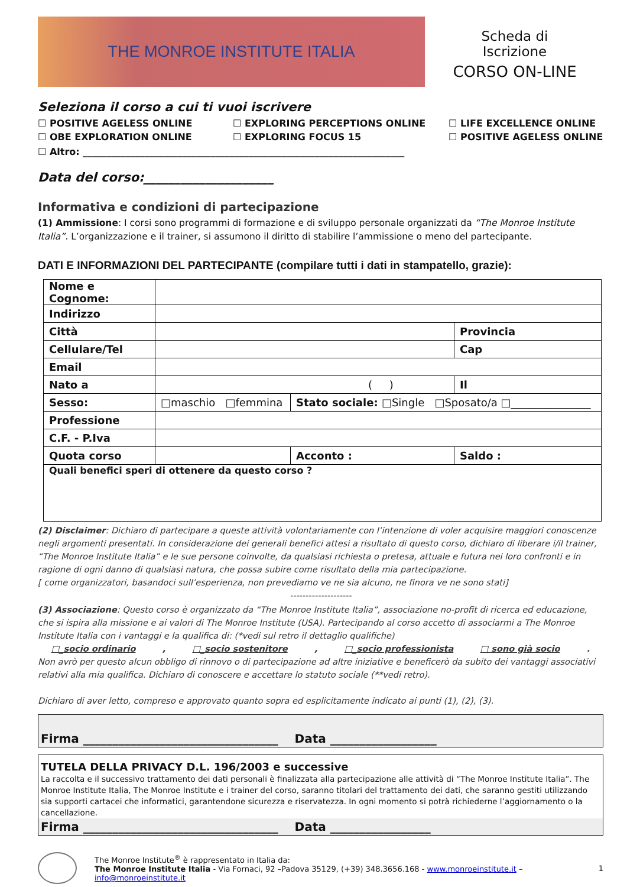THE MONROE INSTITUTE ITALIA
Scheda di
Iscrizione
CORSO ON-LINE
Seleziona il corso a cui ti vuoi iscrivere
☐ POSITIVE AGELESS ONLINE ☐ EXPLORING PERCEPTIONS ONLINE ☐ LIFE EXCELLENCE ONLINE ☐ OBE EXPLORATION ONLINE ☐ EXPLORING FOCUS 15 ☐ POSITIVE AGELESS ONLINE
☐ Altro: ____________________________________________________________________
Data del corso:_____________________
Informativa e condizioni di partecipazione
(1) Ammissione: I corsi sono programmi di formazione e di sviluppo personale organizzati da “The Monroe Institute Italia”. L’organizzazione e il trainer, si assumono il diritto di stabilire l’ammissione o meno del partecipante.
DATI E INFORMAZIONI DEL PARTECIPANTE (compilare tutti i dati in stampatello, grazie):
| Nome e Cognome: | | | |
| Indirizzo | | | |
| Città | | | Provincia |
| Cellulare/Tel | | | Cap |
| Email | | | |
| Nato a | ( ) | | Il |
| Sesso: | □maschio □femmina | Stato sociale: □Single □Sposato/a □_______________ | |
| Professione | | | |
| C.F. - P.Iva | | | |
| Quota corso | | Acconto : | Saldo : |
| Quali benefici speri di ottenere da questo corso ? | | | |
(2) Disclaimer: Dichiaro di partecipare a queste attività volontariamente con l’intenzione di voler acquisire maggiori conoscenze negli argomenti presentati. In considerazione dei generali benefici attesi a risultato di questo corso, dichiaro di liberare i/il trainer, “The Monroe Institute Italia” e le sue persone coinvolte, da qualsiasi richiesta o pretesa, attuale e futura nei loro confronti e in ragione di ogni danno di qualsiasi natura, che possa subire come risultato della mia partecipazione.
[ come organizzatori, basandoci sull’esperienza, non prevediamo ve ne sia alcuno, ne finora ve ne sono stati]
--------------------
(3) Associazione: Questo corso è organizzato da “The Monroe Institute Italia”, associazione no-profit di ricerca ed educazione, che si ispira alla missione e ai valori di The Monroe Institute (USA). Partecipando al corso accetto di associarmi a The Monroe Institute Italia con i vantaggi e la qualifica di: (*vedi sul retro il dettaglio qualifiche)
□_socio ordinario, □_socio sostenitore, □_socio professionista □ sono già socio.
Non avrò per questo alcun obbligo di rinnovo o di partecipazione ad altre iniziative e beneficerò da subito dei vantaggi associativi relativi alla mia qualifica. Dichiaro di conoscere e accettare lo statuto sociale (**vedi retro).
Dichiaro di aver letto, compreso e approvato quanto sopra ed esplicitamente indicato ai punti (1), (2), (3).
Firma _________________________________ Data __________________
TUTELA DELLA PRIVACY D.L. 196/2003 e successive
La raccolta e il successivo trattamento dei dati personali è finalizzata alla partecipazione alle attività di “The Monroe Institute Italia”. The Monroe Institute Italia, The Monroe Institute e i trainer del corso, saranno titolari del trattamento dei dati, che saranno gestiti utilizzando sia supporti cartacei che informatici, garantendone sicurezza e riservatezza. In ogni momento si potrà richiederne l’aggiornamento o la cancellazione.
Firma _________________________________ Data _________________
The Monroe Institute<sup>®</sup> è rappresentato in Italia da:
The Monroe Institute Italia - Via Fornaci, 92 –Padova 35129, (+39) 348.3656.168 - www.monroeinstitute.it – info@monroeinstitute.it
1